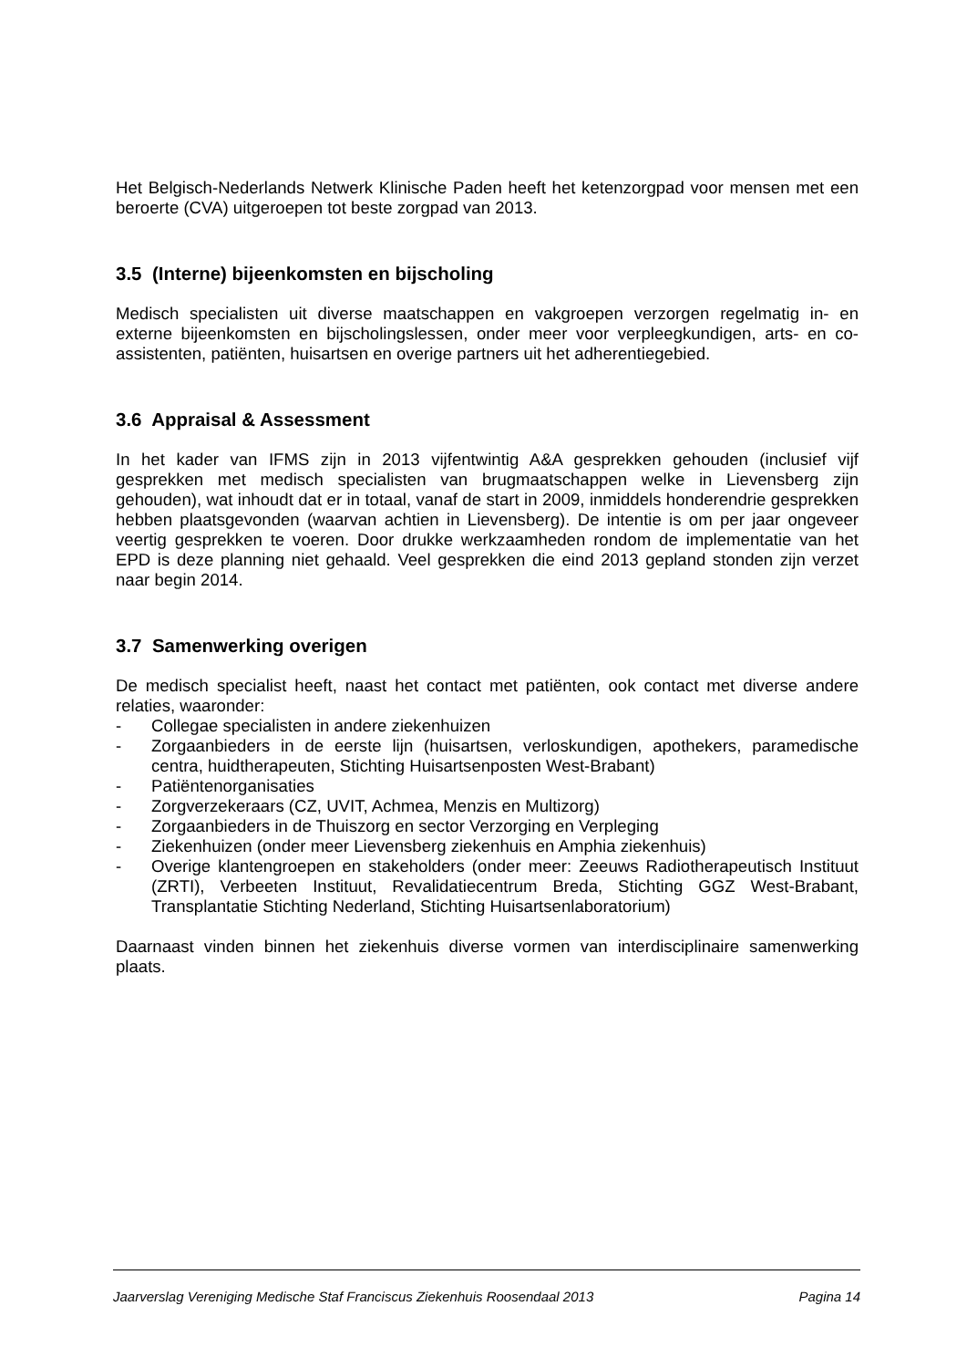Het Belgisch-Nederlands Netwerk Klinische Paden heeft het ketenzorgpad voor mensen met een beroerte (CVA) uitgeroepen tot beste zorgpad van 2013.
3.5 (Interne) bijeenkomsten en bijscholing
Medisch specialisten uit diverse maatschappen en vakgroepen verzorgen regelmatig in- en externe bijeenkomsten en bijscholingslessen, onder meer voor verpleegkundigen, arts- en co-assistenten, patiënten, huisartsen en overige partners uit het adherentiegebied.
3.6 Appraisal & Assessment
In het kader van IFMS zijn in 2013 vijfentwintig A&A gesprekken gehouden (inclusief vijf gesprekken met medisch specialisten van brugmaatschappen welke in Lievensberg zijn gehouden), wat inhoudt dat er in totaal, vanaf de start in 2009, inmiddels honderendrie gesprekken hebben plaatsgevonden (waarvan achtien in Lievensberg). De intentie is om per jaar ongeveer veertig gesprekken te voeren. Door drukke werkzaamheden rondom de implementatie van het EPD is deze planning niet gehaald. Veel gesprekken die eind 2013 gepland stonden zijn verzet naar begin 2014.
3.7 Samenwerking overigen
De medisch specialist heeft, naast het contact met patiënten, ook contact met diverse andere relaties, waaronder:
- Collegae specialisten in andere ziekenhuizen
- Zorgaanbieders in de eerste lijn (huisartsen, verloskundigen, apothekers, paramedische centra, huidtherapeuten, Stichting Huisartsenposten West-Brabant)
- Patiëntenorganisaties
- Zorgverzekeraars (CZ, UVIT, Achmea, Menzis en Multizorg)
- Zorgaanbieders in de Thuiszorg en sector Verzorging en Verpleging
- Ziekenhuizen (onder meer Lievensberg ziekenhuis en Amphia ziekenhuis)
- Overige klantengroepen en stakeholders (onder meer: Zeeuws Radiotherapeutisch Instituut (ZRTI), Verbeeten Instituut, Revalidatiecentrum Breda, Stichting GGZ West-Brabant, Transplantatie Stichting Nederland, Stichting Huisartsenlaboratorium)
Daarnaast vinden binnen het ziekenhuis diverse vormen van interdisciplinaire samenwerking plaats.
Jaarverslag Vereniging Medische Staf Franciscus Ziekenhuis Roosendaal 2013 Pagina 14